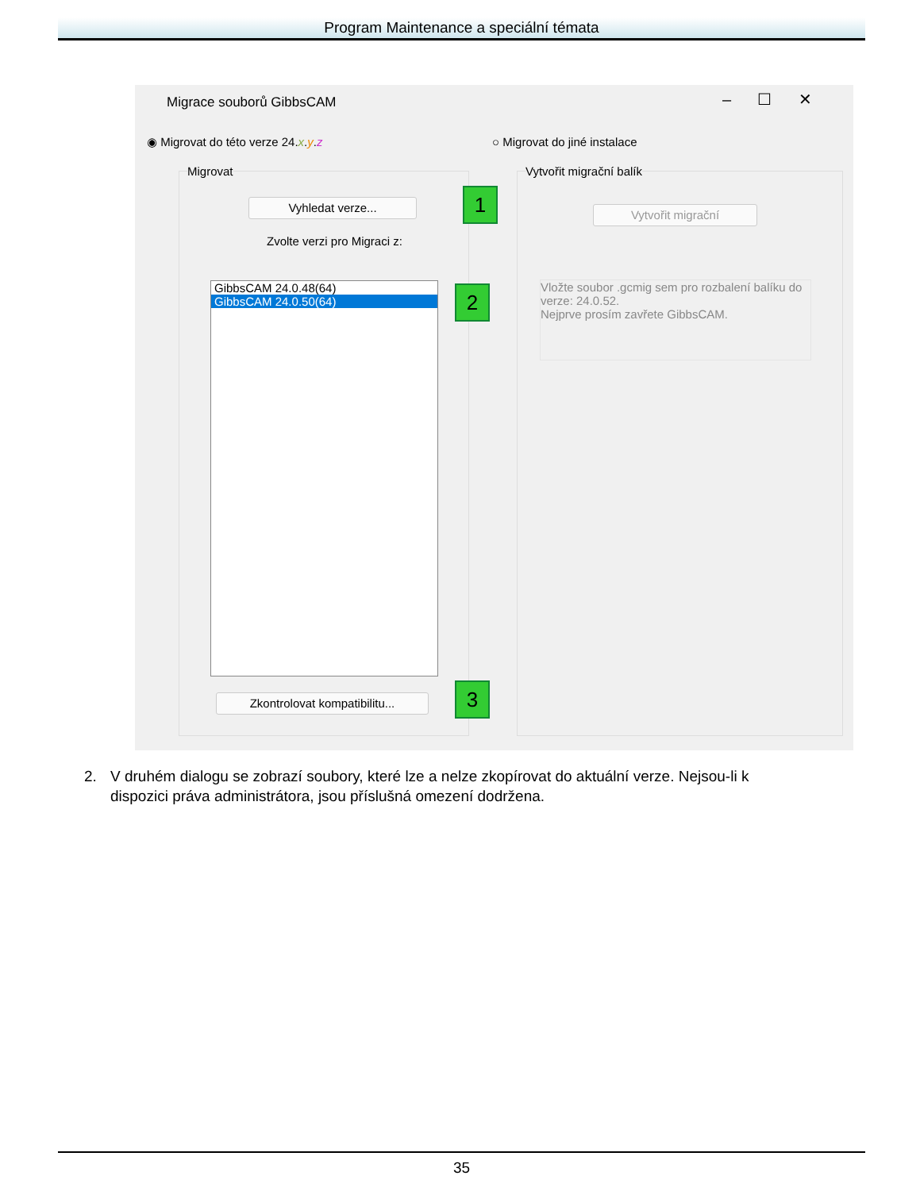Program Maintenance a speciální témata
Migrace souborů GibbsCAM – ☐ ✕
◉ Migrovat do této verze 24.x.y.z
○ Migrovat do jiné instalace
Migrovat
Vyhledat verze... 1
Zvolte verzi pro Migraci z:
GibbsCAM 24.0.48(64)
GibbsCAM 24.0.50(64)
2
Zkontrolovat kompatibilitu... 3
Vytvořit migrační balík
Vytvořit migrační
Vložte soubor .gcmig sem pro rozbalení balíku do verze: 24.0.52.
Nejprve prosím zavřete GibbsCAM.
2. V druhém dialogu se zobrazí soubory, které lze a nelze zkopírovat do aktuální verze. Nejsou-li k dispozici práva administrátora, jsou příslušná omezení dodržena.
35